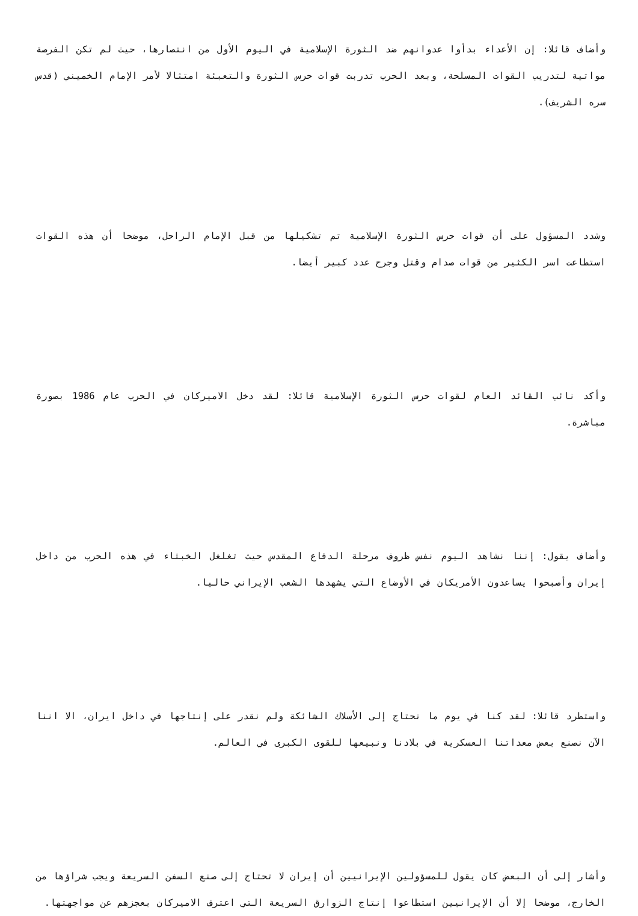وأضاف قائلا: إن الأعداء بدأوا عدوانهم ضد الثورة الإسلامية في اليوم الأول من انتصارها، حيث لم تكن الفرصة مواتية لتدريب القوات المسلحة، وبعد الحرب تدربت قوات حرس الثورة والتعبئة امتثالا لأمر الإمام الخميني (قدس سره الشريف).
وشدد المسؤول على أن قوات حرس الثورة الإسلامية تم تشكيلها من قبل الإمام الراحل، موضحا أن هذه القوات استطاعت اسر الكثير من قوات صدام وقتل وجرح عدد كبير أيضا.
وأكد نائب القائد العام لقوات حرس الثورة الإسلامية قائلا: لقد دخل الاميركان في الحرب عام 1986 بصورة مباشرة.
وأضاف يقول: إننا نشاهد اليوم نفس ظروف مرحلة الدفاع المقدس حيث تغلغل الخبثاء في هذه الحرب من داخل إيران وأصبحوا يساعدون الأمريكان في الأوضاع التي يشهدها الشعب الإيراني حاليا.
واستطرد قائلا: لقد كنا في يوم ما نحتاج إلى الأسلاك الشائكة ولم نقدر على إنتاجها في داخل ايران، الا اننا الآن نصنع بعض معداتنا العسكرية في بلادنا ونبيعها للقوى الكبرى في العالم.
وأشار إلى أن البعض كان يقول للمسؤولين الإيرانيين أن إيران لا تحتاج إلى صنع السفن السريعة ويجب شراؤها من الخارج، موضحا إلا أن الإيرانيين استطاعوا إنتاج الزوارق السريعة التي اعترف الاميركان بعجزهم عن مواجهتها.